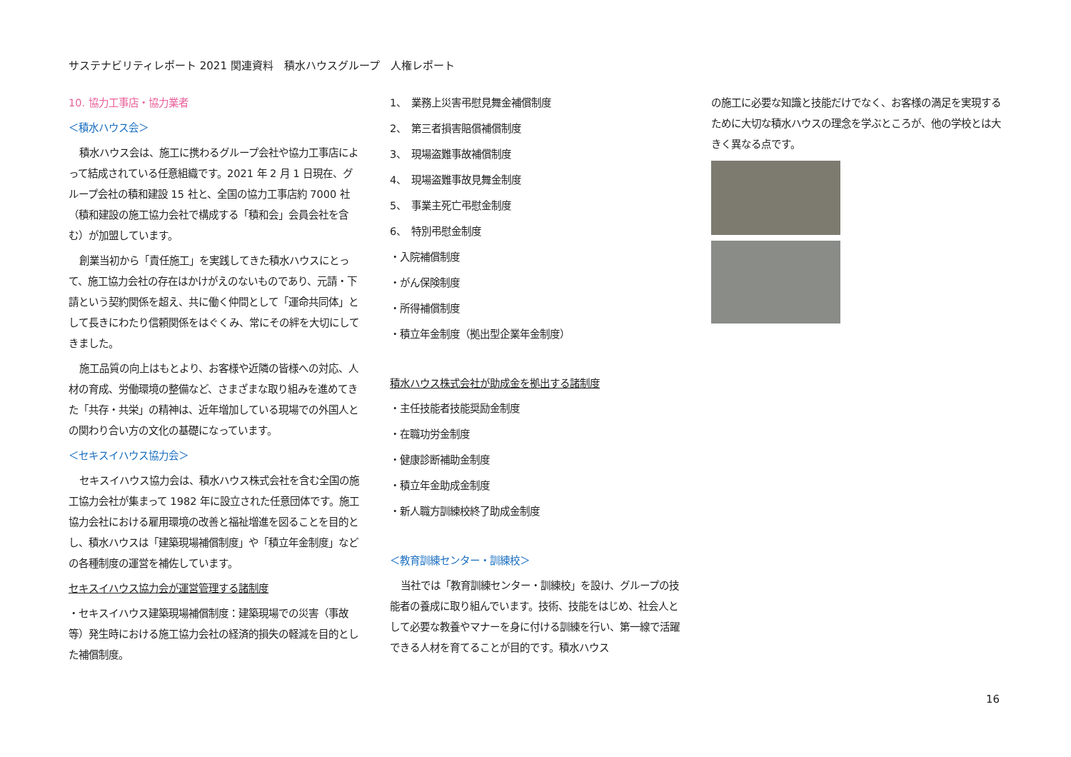サステナビリティレポート 2021 関連資料　積水ハウスグループ　人権レポート
10. 協力工事店・協力業者
＜積水ハウス会＞
積水ハウス会は、施工に携わるグループ会社や協力工事店によって結成されている任意組織です。2021 年 2 月 1 日現在、グループ会社の積和建設 15 社と、全国の協力工事店約 7000 社（積和建設の施工協力会社で構成する「積和会」会員会社を含む）が加盟しています。
創業当初から「責任施工」を実践してきた積水ハウスにとって、施工協力会社の存在はかけがえのないものであり、元請・下請という契約関係を超え、共に働く仲間として「運命共同体」として長きにわたり信頼関係をはぐくみ、常にその絆を大切にしてきました。
施工品質の向上はもとより、お客様や近隣の皆様への対応、人材の育成、労働環境の整備など、さまざまな取り組みを進めてきた「共存・共栄」の精神は、近年増加している現場での外国人との関わり合い方の文化の基礎になっています。
＜セキスイハウス協力会＞
セキスイハウス協力会は、積水ハウス株式会社を含む全国の施工協力会社が集まって 1982 年に設立された任意団体です。施工協力会社における雇用環境の改善と福祉増進を図ることを目的とし、積水ハウスは「建築現場補償制度」や「積立年金制度」などの各種制度の運営を補佐しています。
セキスイハウス協力会が運営管理する諸制度
・セキスイハウス建築現場補償制度：建築現場での災害（事故等）発生時における施工協力会社の経済的損失の軽減を目的とした補償制度。
1、　業務上災害弔慰見舞金補償制度
2、　第三者損害賠償補償制度
3、　現場盗難事故補償制度
4、　現場盗難事故見舞金制度
5、　事業主死亡弔慰金制度
6、　特別弔慰金制度
・入院補償制度
・がん保険制度
・所得補償制度
・積立年金制度（拠出型企業年金制度）
積水ハウス株式会社が助成金を拠出する諸制度
・主任技能者技能奨励金制度
・在職功労金制度
・健康診断補助金制度
・積立年金助成金制度
・新人職方訓練校終了助成金制度
＜教育訓練センター・訓練校＞
当社では「教育訓練センター・訓練校」を設け、グループの技能者の養成に取り組んでいます。技術、技能をはじめ、社会人として必要な教養やマナーを身に付ける訓練を行い、第一線で活躍できる人材を育てることが目的です。積水ハウス
の施工に必要な知識と技能だけでなく、お客様の満足を実現するために大切な積水ハウスの理念を学ぶところが、他の学校とは大きく異なる点です。
16